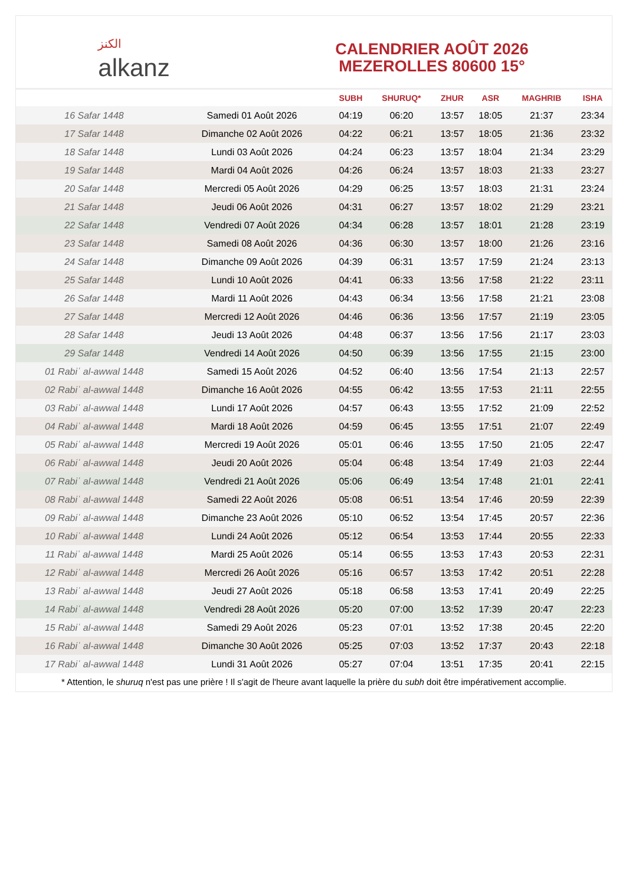الكنز
alkanz
CALENDRIER AOÛT 2026
MEZEROLLES 80600 15°
| | | SUBH | SHURUQ* | ZHUR | ASR | MAGHRIB | ISHA |
| --- | --- | --- | --- | --- | --- | --- | --- |
| 16 Safar 1448 | Samedi 01 Août 2026 | 04:19 | 06:20 | 13:57 | 18:05 | 21:37 | 23:34 |
| 17 Safar 1448 | Dimanche 02 Août 2026 | 04:22 | 06:21 | 13:57 | 18:05 | 21:36 | 23:32 |
| 18 Safar 1448 | Lundi 03 Août 2026 | 04:24 | 06:23 | 13:57 | 18:04 | 21:34 | 23:29 |
| 19 Safar 1448 | Mardi 04 Août 2026 | 04:26 | 06:24 | 13:57 | 18:03 | 21:33 | 23:27 |
| 20 Safar 1448 | Mercredi 05 Août 2026 | 04:29 | 06:25 | 13:57 | 18:03 | 21:31 | 23:24 |
| 21 Safar 1448 | Jeudi 06 Août 2026 | 04:31 | 06:27 | 13:57 | 18:02 | 21:29 | 23:21 |
| 22 Safar 1448 | Vendredi 07 Août 2026 | 04:34 | 06:28 | 13:57 | 18:01 | 21:28 | 23:19 |
| 23 Safar 1448 | Samedi 08 Août 2026 | 04:36 | 06:30 | 13:57 | 18:00 | 21:26 | 23:16 |
| 24 Safar 1448 | Dimanche 09 Août 2026 | 04:39 | 06:31 | 13:57 | 17:59 | 21:24 | 23:13 |
| 25 Safar 1448 | Lundi 10 Août 2026 | 04:41 | 06:33 | 13:56 | 17:58 | 21:22 | 23:11 |
| 26 Safar 1448 | Mardi 11 Août 2026 | 04:43 | 06:34 | 13:56 | 17:58 | 21:21 | 23:08 |
| 27 Safar 1448 | Mercredi 12 Août 2026 | 04:46 | 06:36 | 13:56 | 17:57 | 21:19 | 23:05 |
| 28 Safar 1448 | Jeudi 13 Août 2026 | 04:48 | 06:37 | 13:56 | 17:56 | 21:17 | 23:03 |
| 29 Safar 1448 | Vendredi 14 Août 2026 | 04:50 | 06:39 | 13:56 | 17:55 | 21:15 | 23:00 |
| 01 Rabiʿ al-awwal 1448 | Samedi 15 Août 2026 | 04:52 | 06:40 | 13:56 | 17:54 | 21:13 | 22:57 |
| 02 Rabiʿ al-awwal 1448 | Dimanche 16 Août 2026 | 04:55 | 06:42 | 13:55 | 17:53 | 21:11 | 22:55 |
| 03 Rabiʿ al-awwal 1448 | Lundi 17 Août 2026 | 04:57 | 06:43 | 13:55 | 17:52 | 21:09 | 22:52 |
| 04 Rabiʿ al-awwal 1448 | Mardi 18 Août 2026 | 04:59 | 06:45 | 13:55 | 17:51 | 21:07 | 22:49 |
| 05 Rabiʿ al-awwal 1448 | Mercredi 19 Août 2026 | 05:01 | 06:46 | 13:55 | 17:50 | 21:05 | 22:47 |
| 06 Rabiʿ al-awwal 1448 | Jeudi 20 Août 2026 | 05:04 | 06:48 | 13:54 | 17:49 | 21:03 | 22:44 |
| 07 Rabiʿ al-awwal 1448 | Vendredi 21 Août 2026 | 05:06 | 06:49 | 13:54 | 17:48 | 21:01 | 22:41 |
| 08 Rabiʿ al-awwal 1448 | Samedi 22 Août 2026 | 05:08 | 06:51 | 13:54 | 17:46 | 20:59 | 22:39 |
| 09 Rabiʿ al-awwal 1448 | Dimanche 23 Août 2026 | 05:10 | 06:52 | 13:54 | 17:45 | 20:57 | 22:36 |
| 10 Rabiʿ al-awwal 1448 | Lundi 24 Août 2026 | 05:12 | 06:54 | 13:53 | 17:44 | 20:55 | 22:33 |
| 11 Rabiʿ al-awwal 1448 | Mardi 25 Août 2026 | 05:14 | 06:55 | 13:53 | 17:43 | 20:53 | 22:31 |
| 12 Rabiʿ al-awwal 1448 | Mercredi 26 Août 2026 | 05:16 | 06:57 | 13:53 | 17:42 | 20:51 | 22:28 |
| 13 Rabiʿ al-awwal 1448 | Jeudi 27 Août 2026 | 05:18 | 06:58 | 13:53 | 17:41 | 20:49 | 22:25 |
| 14 Rabiʿ al-awwal 1448 | Vendredi 28 Août 2026 | 05:20 | 07:00 | 13:52 | 17:39 | 20:47 | 22:23 |
| 15 Rabiʿ al-awwal 1448 | Samedi 29 Août 2026 | 05:23 | 07:01 | 13:52 | 17:38 | 20:45 | 22:20 |
| 16 Rabiʿ al-awwal 1448 | Dimanche 30 Août 2026 | 05:25 | 07:03 | 13:52 | 17:37 | 20:43 | 22:18 |
| 17 Rabiʿ al-awwal 1448 | Lundi 31 Août 2026 | 05:27 | 07:04 | 13:51 | 17:35 | 20:41 | 22:15 |
* Attention, le shuruq n'est pas une prière ! Il s'agit de l'heure avant laquelle la prière du subh doit être impérativement accomplie.